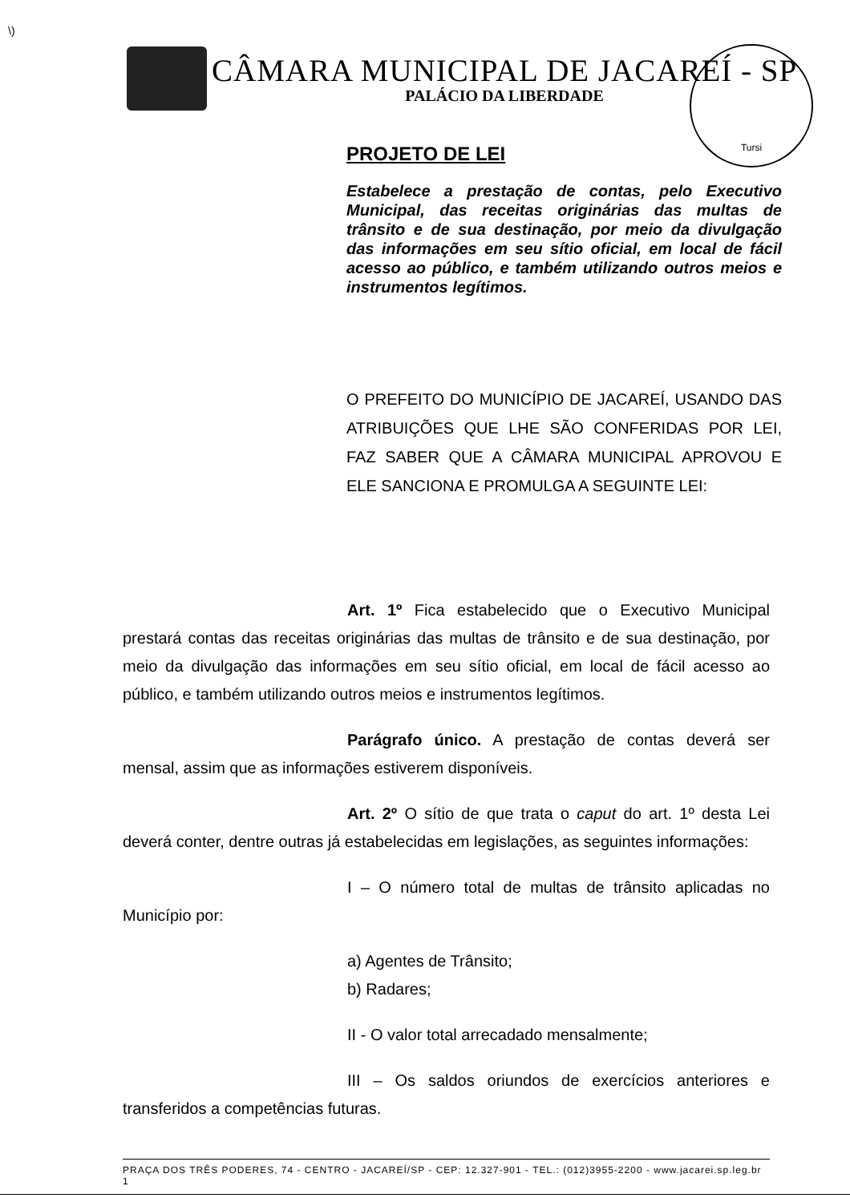\)
Tursi
CÂMARA MUNICIPAL DE JACAREÍ - SP
PALÁCIO DA LIBERDADE
PROJETO DE LEI
Estabelece a prestação de contas, pelo Executivo Municipal, das receitas originárias das multas de trânsito e de sua destinação, por meio da divulgação das informações em seu sítio oficial, em local de fácil acesso ao público, e também utilizando outros meios e instrumentos legítimos.
O PREFEITO DO MUNICÍPIO DE JACAREÍ, USANDO DAS ATRIBUIÇÕES QUE LHE SÃO CONFERIDAS POR LEI, FAZ SABER QUE A CÂMARA MUNICIPAL APROVOU E ELE SANCIONA E PROMULGA A SEGUINTE LEI:
Art. 1º Fica estabelecido que o Executivo Municipal prestará contas das receitas originárias das multas de trânsito e de sua destinação, por meio da divulgação das informações em seu sítio oficial, em local de fácil acesso ao público, e também utilizando outros meios e instrumentos legítimos.
Parágrafo único. A prestação de contas deverá ser mensal, assim que as informações estiverem disponíveis.
Art. 2º O sítio de que trata o caput do art. 1º desta Lei deverá conter, dentre outras já estabelecidas em legislações, as seguintes informações:
I – O número total de multas de trânsito aplicadas no Município por:
a) Agentes de Trânsito;
b) Radares;
II - O valor total arrecadado mensalmente;
III – Os saldos oriundos de exercícios anteriores e transferidos a competências futuras.
PRAÇA DOS TRÊS PODERES, 74 - CENTRO - JACAREÍ/SP - CEP: 12.327-901 - TEL.: (012)3955-2200 - www.jacarei.sp.leg.br 1